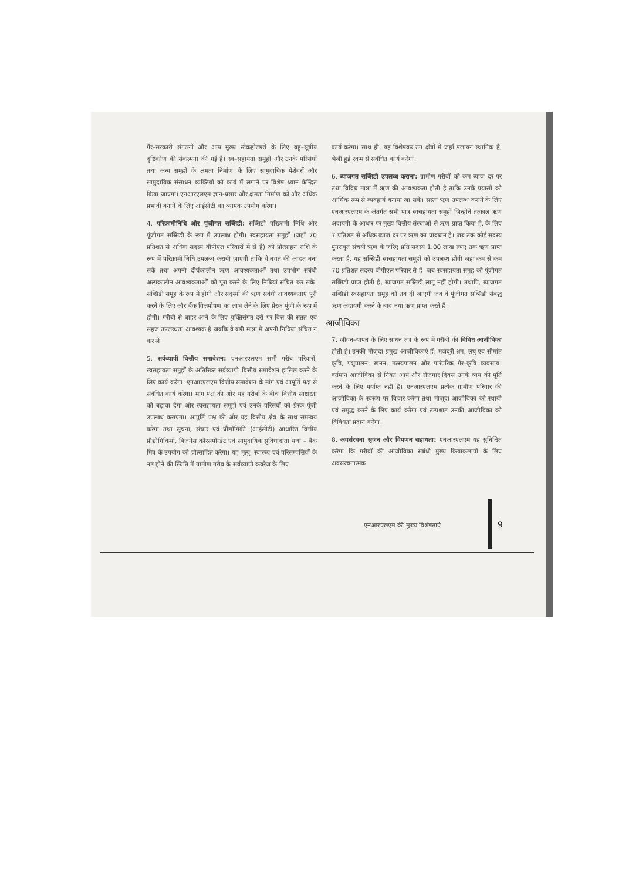गैर–सरकारी संगठनों और अन्य मुख्य स्टेकहोल्डरों के लिए बहु–सूत्रीय दृष्टिकोण की संकल्पना की गई है। स्व–सहायता समूहों और उनके परिसंघों तथा अन्य समूहों के क्षमता निर्माण के लिए सामुदायिक पेशेवरों और सामुदायिक संसाधन व्यक्तियों को कार्य में लगाने पर विशेष ध्यान केन्द्रित किया जाएगा। एनआरएलएम ज्ञान-प्रसार और क्षमता निर्माण को और अधिक प्रभावी बनाने के लिए आईसीटी का व्यापक उपयोग करेगा।
4. परिक्रामीनिधि और पूंजीगत सब्सिडी: सब्सिडी परिक्रामी निधि और पूंजीगत सब्सिडी के रूप में उपलब्ध होगी। स्वसहायता समूहों (जहाँ 70 प्रतिशत से अधिक सदस्य बीपीएल परिवारों में से हैं) को प्रोत्साहन राशि के रूप में परिक्रामी निधि उपलब्ध करायी जाएगी ताकि वे बचत की आदत बना सकें तथा अपनी दीर्घकालीन ऋण आवश्यकताओं तथा उपभोग संबंधी अल्पकालीन आवश्यकताओं को पूरा करने के लिए निधियां संचित कर सकें। सब्सिडी समूह के रूप में होगी और सदस्यों की ऋण संबंधी आवश्यकताएं पूरी करने के लिए और बैंक वित्तपोषण का लाभ लेने के लिए प्रेरक पूंजी के रूप में होगी। गरीबी से बाहर आने के लिए युक्तिसंगत दरों पर वित्त की सतत एवं सहज उपलब्धता आवश्यक है जबकि वे बड़ी मात्रा में अपनी निधियां संचित न कर लें।
5. सर्वव्यापी वित्तीय समावेशन: एनआरएलएम सभी गरीब परिवारों, स्वसहायता समूहों के अतिरिक्त सर्वव्यापी वित्तीय समावेशन हासिल करने के लिए कार्य करेगा। एनआरएलएम वित्तीय समावेशन के मांग एवं आपूर्ति पक्ष से संबंधित कार्य करेगा। मांग पक्ष की ओर यह गरीबों के बीच वित्तीय साक्षरता को बढ़ावा देगा और स्वसहायता समूहों एवं उनके परिसंघों को प्रेरक पूंजी उपलब्ध कराएगा। आपूर्ति पक्ष की ओर यह वित्तीय क्षेत्र के साथ समन्वय करेगा तथा सूचना, संचार एवं प्रौद्योगिकी (आईसीटी) आधारित वित्तीय प्रौद्योगिकियों, बिजनेस कॉरसपोन्डेंट एवं सामुदायिक सुविधादाता यथा – बैंक मित्र के उपयोग को प्रोत्साहित करेगा। यह मृत्यु, स्वास्थ्य एवं परिसम्पत्तियों के नष्ट होने की स्थिति में ग्रामीण गरीब के सर्वव्यापी कवरेज के लिए
कार्य करेगा। साथ ही, यह विशेषकर उन क्षेत्रों में जहाँ पलायन स्थानिक है, भेजी हुई रकम से संबंधित कार्य करेगा।
6. ब्याजगत सब्सिडी उपलब्ध कराना: ग्रामीण गरीबों को कम ब्याज दर पर तथा विविध मात्रा में ऋण की आवश्यकता होती है ताकि उनके प्रयासों को आर्थिक रूप से व्यवहार्य बनाया जा सके। सस्ता ऋण उपलब्ध कराने के लिए एनआरएलएम के अंतर्गत सभी पात्र स्वसहायता समूहों जिन्होंने तत्काल ऋण अदायगी के आधार पर मुख्य वित्तीय संस्थाओं से ऋण प्राप्त किया है, के लिए 7 प्रतिशत से अधिक ब्याज दर पर ऋण का प्रावधान है। जब तक कोई सदस्य पुनरावृत संचयी ऋण के जरिए प्रति सदस्य 1.00 लाख रुपए तक ऋण प्राप्त करता है, यह सब्सिडी स्वसहायता समूहों को उपलब्ध होगी जहां कम से कम 70 प्रतिशत सदस्य बीपीएल परिवार से हैं। जब स्वसहायता समूह को पूंजीगत सब्सिडी प्राप्त होती है, ब्याजगत सब्सिडी लागू नहीं होगी। तथापि, ब्याजगत सब्सिडी स्वसहायता समूह को तब दी जाएगी जब वे पूंजीगत सब्सिडी संबद्ध ऋण अदायगी करने के बाद नया ऋण प्राप्त करते हैं।
आजीविका
7. जीवन–यापन के लिए साधन तंत्र के रूप में गरीबों की विविध आजीविका होती है। उनकी मौजूदा प्रमुख आजीविकाएं हैं: मजदूरी श्रम, लघु एवं सीमांत कृषि, पशुपालन, खनन, मत्स्यपालन और पारंपरिक गैर–कृषि व्यवसाय। वर्तमान आजीविका से नियत आय और रोजगार दिवस उनके व्यय की पूर्ति करने के लिए पर्याप्त नहीं है। एनआरएलएम प्रत्येक ग्रामीण परिवार की आजीविका के स्वरूप पर विचार करेगा तथा मौजूदा आजीविका को स्थायी एवं समृद्ध करने के लिए कार्य करेगा एवं तत्पश्चात उनकी आजीविका को विविधता प्रदान करेगा।
8. अवसंरचना सृजन और विपणन सहायता: एनआरएलएम यह सुनिश्चित करेगा कि गरीबों की आजीविका संबंधी मुख्य क्रियाकलापों के लिए अवसंरचनात्मक
एनआरएलएम की मुख्य विशेषताएं 9